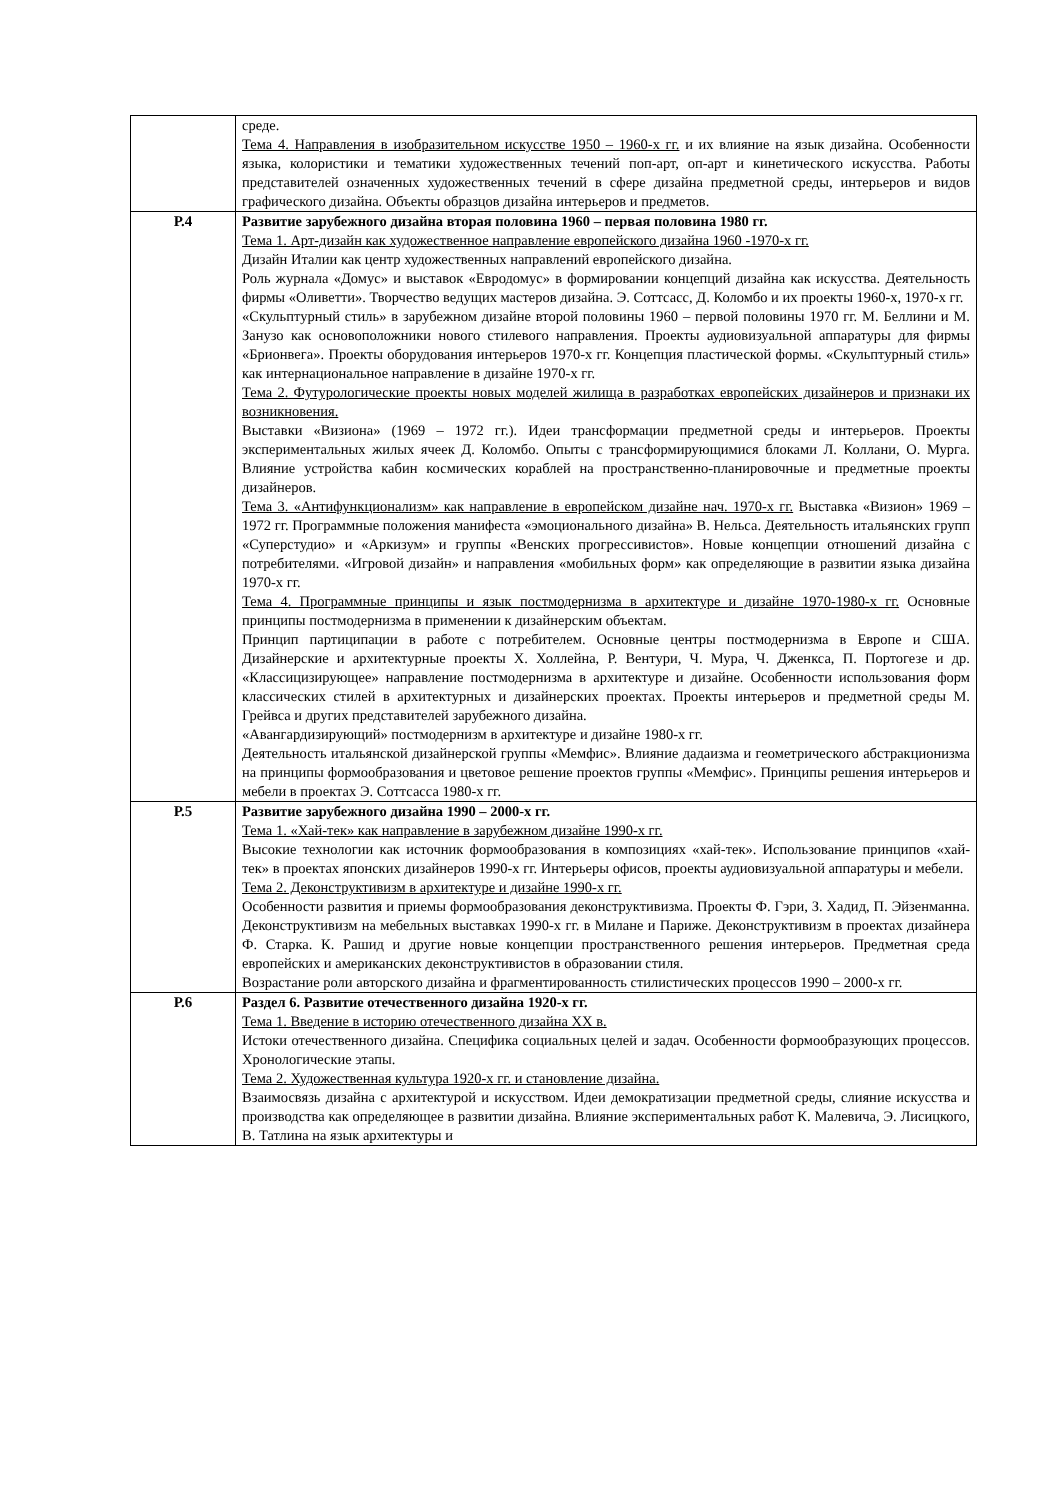| | среде. Тема 4. Направления в изобразительном искусстве 1950 – 1960-х гг. и их влияние на язык дизайна. Особенности языка, колористики и тематики художественных течений поп-арт, оп-арт и кинетического искусства. Работы представителей означенных художественных течений в сфере дизайна предметной среды, интерьеров и видов графического дизайна. Объекты образцов дизайна интерьеров и предметов. |
| Р.4 | Развитие зарубежного дизайна вторая половина 1960 – первая половина 1980 гг. Тема 1. Арт-дизайн как художественное направление европейского дизайна 1960 -1970-х гг. Дизайн Италии как центр художественных направлений европейского дизайна. Роль журнала «Домус» и выставок «Евродомус» в формировании концепций дизайна как искусства. Деятельность фирмы «Оливетти». Творчество ведущих мастеров дизайна. Э. Соттсасс, Д. Коломбо и их проекты 1960-х, 1970-х гг. «Скульптурный стиль» в зарубежном дизайне второй половины 1960 – первой половины 1970 гг. М. Беллини и М. Занузо как основоположники нового стилевого направления. Проекты аудиовизуальной аппаратуры для фирмы «Брионвега». Проекты оборудования интерьеров 1970-х гг. Концепция пластической формы. «Скульптурный стиль» как интернациональное направление в дизайне 1970-х гг. Тема 2. Футурологические проекты новых моделей жилища в разработках европейских дизайнеров и признаки их возникновения. Выставки «Визиона» (1969 – 1972 гг.). Идеи трансформации предметной среды и интерьеров. Проекты экспериментальных жилых ячеек Д. Коломбо. Опыты с трансформирующимися блоками Л. Коллани, О. Мурга. Влияние устройства кабин космических кораблей на пространственно-планировочные и предметные проекты дизайнеров. Тема 3. «Антифункционализм» как направление в европейском дизайне нач. 1970-х гг. Выставка «Визион» 1969 – 1972 гг. Программные положения манифеста «эмоционального дизайна» В. Нельса. Деятельность итальянских групп «Суперстудио» и «Аркизум» и группы «Венских прогрессивистов». Новые концепции отношений дизайна с потребителями. «Игровой дизайн» и направления «мобильных форм» как определяющие в развитии языка дизайна 1970-х гг. Тема 4. Программные принципы и язык постмодернизма в архитектуре и дизайне 1970-1980-х гг. Основные принципы постмодернизма в применении к дизайнерским объектам. Принцип партиципации в работе с потребителем. Основные центры постмодернизма в Европе и США. Дизайнерские и архитектурные проекты Х. Холлейна, Р. Вентури, Ч. Мура, Ч. Дженкса, П. Портогезе и др. «Классицизирующее» направление постмодернизма в архитектуре и дизайне. Особенности использования форм классических стилей в архитектурных и дизайнерских проектах. Проекты интерьеров и предметной среды М. Грейвса и других представителей зарубежного дизайна. «Авангардизирующий» постмодернизм в архитектуре и дизайне 1980-х гг. Деятельность итальянской дизайнерской группы «Мемфис». Влияние дадаизма и геометрического абстракционизма на принципы формообразования и цветовое решение проектов группы «Мемфис». Принципы решения интерьеров и мебели в проектах Э. Соттсасса 1980-х гг. |
| Р.5 | Развитие зарубежного дизайна 1990 – 2000-х гг. Тема 1. «Хай-тек» как направление в зарубежном дизайне 1990-х гг. Высокие технологии как источник формообразования в композициях «хай-тек». Использование принципов «хай-тек» в проектах японских дизайнеров 1990-х гг. Интерьеры офисов, проекты аудиовизуальной аппаратуры и мебели. Тема 2. Деконструктивизм в архитектуре и дизайне 1990-х гг. Особенности развития и приемы формообразования деконструктивизма. Проекты Ф. Гэри, З. Хадид, П. Эйзенманна. Деконструктивизм на мебельных выставках 1990-х гг. в Милане и Париже. Деконструктивизм в проектах дизайнера Ф. Старка. К. Рашид и другие новые концепции пространственного решения интерьеров. Предметная среда европейских и американских деконструктивистов в образовании стиля. Возрастание роли авторского дизайна и фрагментированность стилистических процессов 1990 – 2000-х гг. |
| Р.6 | Раздел 6. Развитие отечественного дизайна 1920-х гг. Тема 1. Введение в историю отечественного дизайна XX в. Истоки отечественного дизайна. Специфика социальных целей и задач. Особенности формообразующих процессов. Хронологические этапы. Тема 2. Художественная культура 1920-х гг. и становление дизайна. Взаимосвязь дизайна с архитектурой и искусством. Идеи демократизации предметной среды, слияние искусства и производства как определяющее в развитии дизайна. Влияние экспериментальных работ К. Малевича, Э. Лисицкого, В. Татлина на язык архитектуры и |